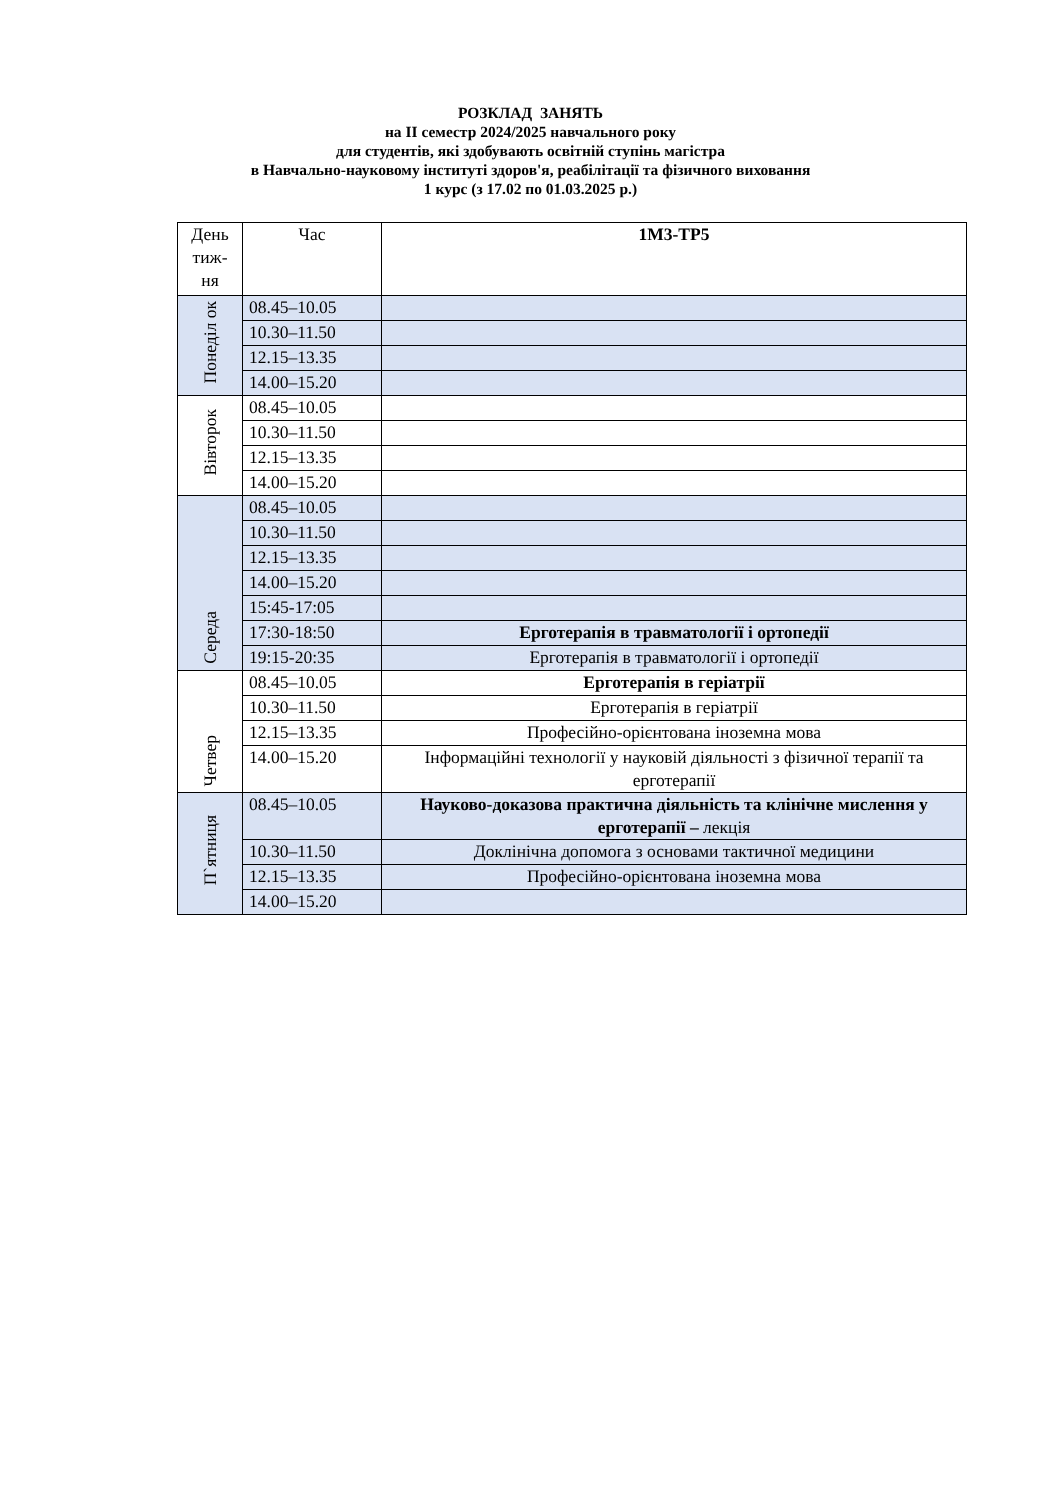РОЗКЛАД ЗАНЯТЬ
на ІІ семестр 2024/2025 навчального року
для студентів, які здобувають освітній ступінь магістра
в Навчально-науковому інституті здоров'я, реабілітації та фізичного виховання
1 курс (з 17.02 по 01.03.2025 р.)
| День тиж- ня | Час | 1М3-ТР5 |
| --- | --- | --- |
| Понеділ ок | 08.45–10.05 | |
| | 10.30–11.50 | |
| | 12.15–13.35 | |
| | 14.00–15.20 | |
| Вівторок | 08.45–10.05 | |
| | 10.30–11.50 | |
| | 12.15–13.35 | |
| | 14.00–15.20 | |
| Середа | 08.45–10.05 | |
| | 10.30–11.50 | |
| | 12.15–13.35 | |
| | 14.00–15.20 | |
| | 15:45-17:05 | |
| | 17:30-18:50 | Ерготерапія в травматології і ортопедії |
| | 19:15-20:35 | Ерготерапія в травматології і ортопедії |
| Четвер | 08.45–10.05 | Ерготерапія в геріатрії |
| | 10.30–11.50 | Ерготерапія в геріатрії |
| | 12.15–13.35 | Професійно-орієнтована іноземна мова |
| | 14.00–15.20 | Інформаційні технології у науковій діяльності з фізичної терапії та ерготерапії |
| П`ятниця | 08.45–10.05 | Науково-доказова практична діяльність та клінічне мислення у ерготерапії – лекція |
| | 10.30–11.50 | Доклінічна допомога з основами тактичної медицини |
| | 12.15–13.35 | Професійно-орієнтована іноземна мова |
| | 14.00–15.20 | |